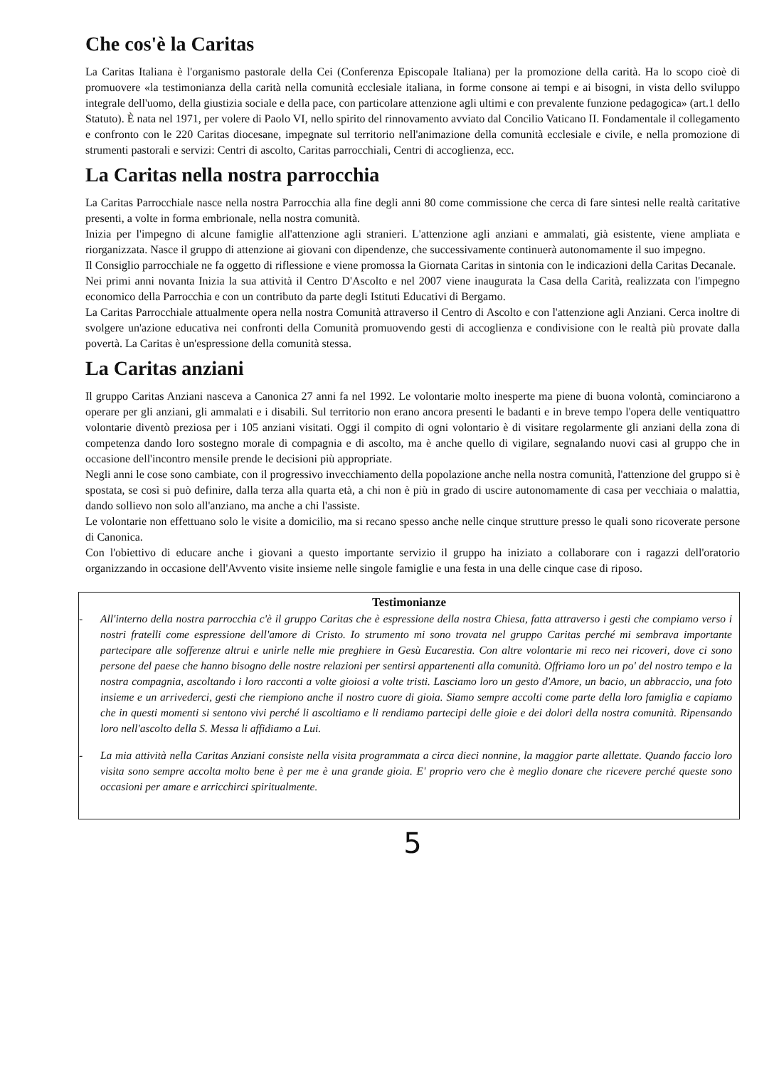Che cos'è la Caritas
La Caritas Italiana è l'organismo pastorale della Cei (Conferenza Episcopale Italiana) per la promozione della carità. Ha lo scopo cioè di promuovere «la testimonianza della carità nella comunità ecclesiale italiana, in forme consone ai tempi e ai bisogni, in vista dello sviluppo integrale dell'uomo, della giustizia sociale e della pace, con particolare attenzione agli ultimi e con prevalente funzione pedagogica» (art.1 dello Statuto). È nata nel 1971, per volere di Paolo VI, nello spirito del rinnovamento avviato dal Concilio Vaticano II. Fondamentale il collegamento e confronto con le 220 Caritas diocesane, impegnate sul territorio nell'animazione della comunità ecclesiale e civile, e nella promozione di strumenti pastorali e servizi: Centri di ascolto, Caritas parrocchiali, Centri di accoglienza, ecc.
La Caritas nella nostra parrocchia
La Caritas Parrocchiale nasce nella nostra Parrocchia alla fine degli anni 80 come commissione che cerca di fare sintesi nelle realtà caritative presenti, a volte in forma embrionale, nella nostra comunità.
Inizia per l'impegno di alcune famiglie all'attenzione agli stranieri. L'attenzione agli anziani e ammalati, già esistente, viene ampliata e riorganizzata. Nasce il gruppo di attenzione ai giovani con dipendenze, che successivamente continuerà autonomamente il suo impegno.
Il Consiglio parrocchiale ne fa oggetto di riflessione e viene promossa la Giornata Caritas in sintonia con le indicazioni della Caritas Decanale.
Nei primi anni novanta Inizia la sua attività il Centro D'Ascolto e nel 2007 viene inaugurata la Casa della Carità, realizzata con l'impegno economico della Parrocchia e con un contributo da parte degli Istituti Educativi di Bergamo.
La Caritas Parrocchiale attualmente opera nella nostra Comunità attraverso il Centro di Ascolto e con l'attenzione agli Anziani. Cerca inoltre di svolgere un'azione educativa nei confronti della Comunità promuovendo gesti di accoglienza e condivisione con le realtà più provate dalla povertà. La Caritas è un'espressione della comunità stessa.
La Caritas anziani
Il gruppo Caritas Anziani nasceva a Canonica 27 anni fa nel 1992. Le volontarie molto inesperte ma piene di buona volontà, cominciarono a operare per gli anziani, gli ammalati e i disabili. Sul territorio non erano ancora presenti le badanti e in breve tempo l'opera delle ventiquattro volontarie diventò preziosa per i 105 anziani visitati. Oggi il compito di ogni volontario è di visitare regolarmente gli anziani della zona di competenza dando loro sostegno morale di compagnia e di ascolto, ma è anche quello di vigilare, segnalando nuovi casi al gruppo che in occasione dell'incontro mensile prende le decisioni più appropriate.
Negli anni le cose sono cambiate, con il progressivo invecchiamento della popolazione anche nella nostra comunità, l'attenzione del gruppo si è spostata, se così si può definire, dalla terza alla quarta età, a chi non è più in grado di uscire autonomamente di casa per vecchiaia o malattia, dando sollievo non solo all'anziano, ma anche a chi l'assiste.
Le volontarie non effettuano solo le visite a domicilio, ma si recano spesso anche nelle cinque strutture presso le quali sono ricoverate persone di Canonica.
Con l'obiettivo di educare anche i giovani a questo importante servizio il gruppo ha iniziato a collaborare con i ragazzi dell'oratorio organizzando in occasione dell'Avvento visite insieme nelle singole famiglie e una festa in una delle cinque case di riposo.
Testimonianze
- All'interno della nostra parrocchia c'è il gruppo Caritas che è espressione della nostra Chiesa, fatta attraverso i gesti che compiamo verso i nostri fratelli come espressione dell'amore di Cristo. Io strumento mi sono trovata nel gruppo Caritas perché mi sembrava importante partecipare alle sofferenze altrui e unirle nelle mie preghiere in Gesù Eucarestia. Con altre volontarie mi reco nei ricoveri, dove ci sono persone del paese che hanno bisogno delle nostre relazioni per sentirsi appartenenti alla comunità. Offriamo loro un po' del nostro tempo e la nostra compagnia, ascoltando i loro racconti a volte gioiosi a volte tristi. Lasciamo loro un gesto d'Amore, un bacio, un abbraccio, una foto insieme e un arrivederci, gesti che riempiono anche il nostro cuore di gioia. Siamo sempre accolti come parte della loro famiglia e capiamo che in questi momenti si sentono vivi perché li ascoltiamo e li rendiamo partecipi delle gioie e dei dolori della nostra comunità. Ripensando loro nell'ascolto della S. Messa li affidiamo a Lui.
- La mia attività nella Caritas Anziani consiste nella visita programmata a circa dieci nonnine, la maggior parte allettate. Quando faccio loro visita sono sempre accolta molto bene è per me è una grande gioia. E' proprio vero che è meglio donare che ricevere perché queste sono occasioni per amare e arricchirci spiritualmente.
5